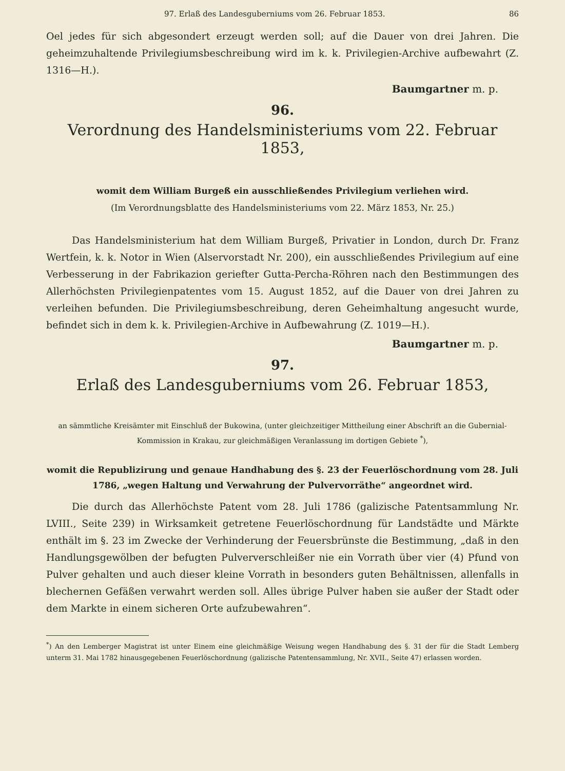97. Erlaß des Landesguberniums vom 26. Februar 1853. 86
Oel jedes für sich abgesondert erzeugt werden soll; auf die Dauer von drei Jahren. Die geheimzuhaltende Privilegiumsbeschreibung wird im k. k. Privilegien-Archive aufbewahrt (Z. 1316—H.).
Baumgartner m. p.
96.
Verordnung des Handelsministeriums vom 22. Februar 1853,
womit dem William Burgeß ein ausschließendes Privilegium verliehen wird.
(Im Verordnungsblatte des Handelsministeriums vom 22. März 1853, Nr. 25.)
Das Handelsministerium hat dem William Burgeß, Privatier in London, durch Dr. Franz Wertfein, k. k. Notor in Wien (Alservorstadt Nr. 200), ein ausschließendes Privilegium auf eine Verbesserung in der Fabrikazion geriefter Gutta-Percha-Röhren nach den Bestimmungen des Allerhöchsten Privilegienpatentes vom 15. August 1852, auf die Dauer von drei Jahren zu verleihen befunden. Die Privilegiumsbeschreibung, deren Geheimhaltung angesucht wurde, befindet sich in dem k. k. Privilegien-Archive in Aufbewahrung (Z. 1019—H.).
Baumgartner m. p.
97.
Erlaß des Landesguberniums vom 26. Februar 1853,
an sämmtliche Kreisämter mit Einschluß der Bukowina, (unter gleichzeitiger Mittheilung einer Abschrift an die Gubernial-Kommission in Krakau, zur gleichmäßigen Veranlassung im dortigen Gebiete <sup>*</sup>),
womit die Republizirung und genaue Handhabung des §. 23 der Feuerlöschordnung vom 28. Juli 1786, „wegen Haltung und Verwahrung der Pulvervorräthe“ angeordnet wird.
Die durch das Allerhöchste Patent vom 28. Juli 1786 (galizische Patentsammlung Nr. LVIII., Seite 239) in Wirksamkeit getretene Feuerlöschordnung für Landstädte und Märkte enthält im §. 23 im Zwecke der Verhinderung der Feuersbrünste die Bestimmung, „daß in den Handlungsgewölben der befugten Pulververschleißer nie ein Vorrath über vier (4) Pfund von Pulver gehalten und auch dieser kleine Vorrath in besonders guten Behältnissen, allenfalls in blechernen Gefäßen verwahrt werden soll. Alles übrige Pulver haben sie außer der Stadt oder dem Markte in einem sicheren Orte aufzubewahren“.
<sup>*</sup>) An den Lemberger Magistrat ist unter Einem eine gleichmäßige Weisung wegen Handhabung des §. 31 der für die Stadt Lemberg unterm 31. Mai 1782 hinausgegebenen Feuerlöschordnung (galizische Patentensammlung, Nr. XVII., Seite 47) erlassen worden.